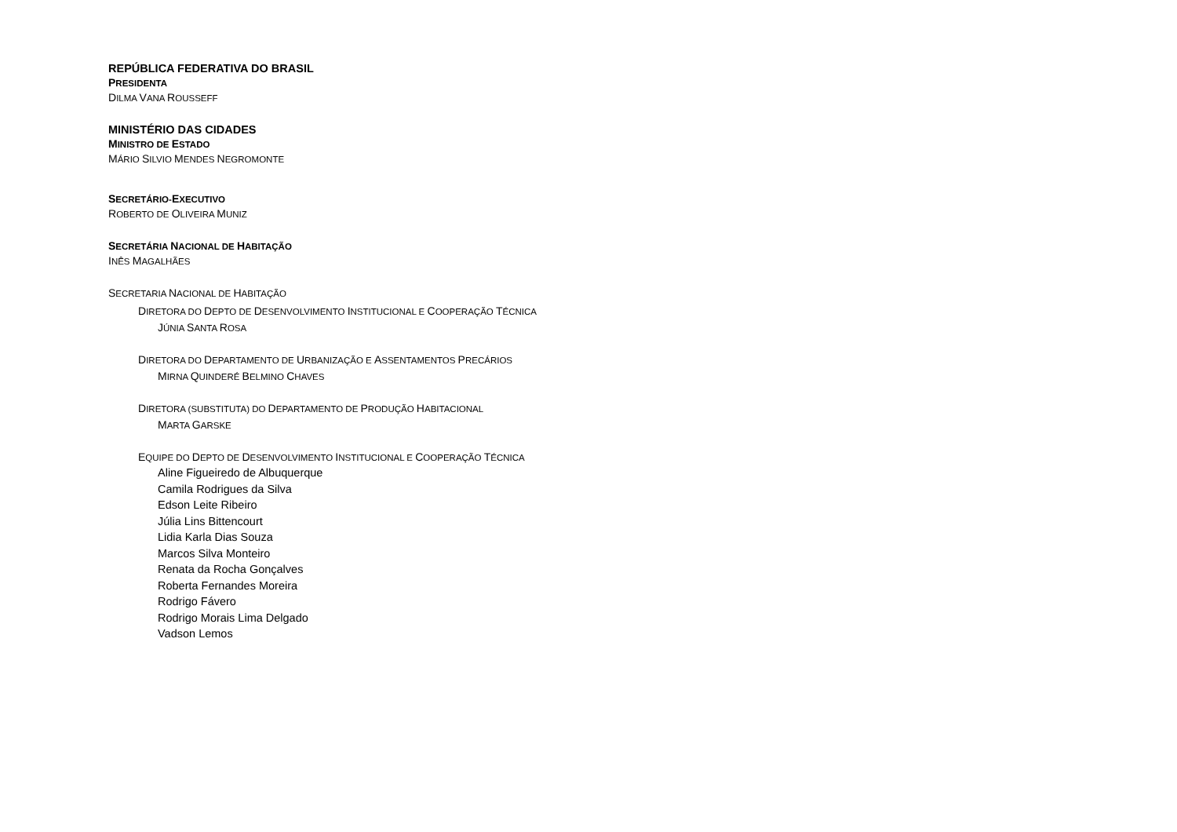REPÚBLICA FEDERATIVA DO BRASIL
PRESIDENTA
DILMA VANA ROUSSEFF
MINISTÉRIO DAS CIDADES
MINISTRO DE ESTADO
MÁRIO SILVIO MENDES NEGROMONTE
SECRETÁRIO-EXECUTIVO
ROBERTO DE OLIVEIRA MUNIZ
SECRETÁRIA NACIONAL DE HABITAÇÃO
INÊS MAGALHÃES
SECRETARIA NACIONAL DE HABITAÇÃO
DIRETORA DO DEPTO DE DESENVOLVIMENTO INSTITUCIONAL E COOPERAÇÃO TÉCNICA
JÚNIA SANTA ROSA
DIRETORA DO DEPARTAMENTO DE URBANIZAÇÃO E ASSENTAMENTOS PRECÁRIOS
MIRNA QUINDERÉ BELMINO CHAVES
DIRETORA (SUBSTITUTA) DO DEPARTAMENTO DE PRODUÇÃO HABITACIONAL
MARTA GARSKE
EQUIPE DO DEPTO DE DESENVOLVIMENTO INSTITUCIONAL E COOPERAÇÃO TÉCNICA
Aline Figueiredo de Albuquerque
Camila Rodrigues da Silva
Edson Leite Ribeiro
Júlia Lins Bittencourt
Lidia Karla Dias Souza
Marcos Silva Monteiro
Renata da Rocha Gonçalves
Roberta Fernandes Moreira
Rodrigo Fávero
Rodrigo Morais Lima Delgado
Vadson Lemos